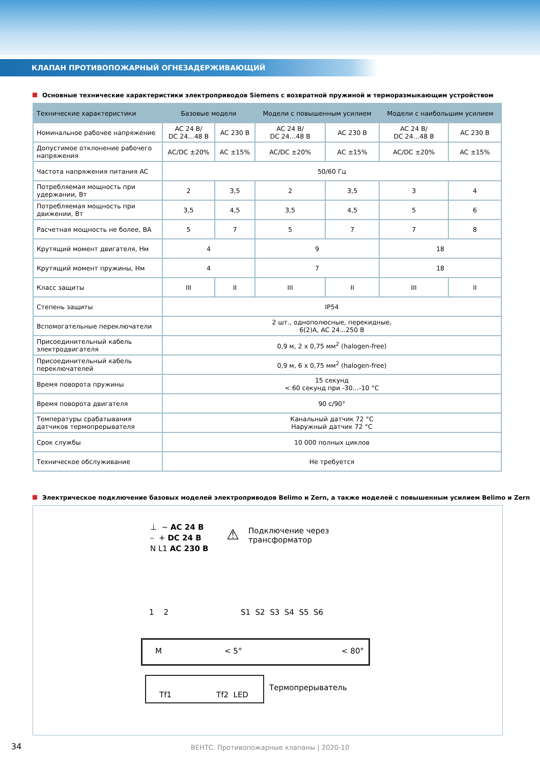КЛАПАН ПРОТИВОПОЖАРНЫЙ ОГНЕЗАДЕРЖИВАЮЩИЙ
Основные технические характеристики электроприводов Siemens с возвратной пружиной и терморазмыкающим устройством
| Технические характеристики | Базовые модели | | Модели с повышенным усилием | | Модели с наибольшим усилием | |
| --- | --- | --- | --- | --- | --- | --- |
| Номинальное рабочее напряжение | AC 24 В/ DC 24…48 В | AC 230 В | AC 24 В/ DC 24…48 В | AC 230 В | AC 24 В/ DC 24…48 В | AC 230 В |
| Допустимое отклонение рабочего напряжения | AC/DC ±20% | AC ±15% | AC/DC ±20% | AC ±15% | AC/DC ±20% | AC ±15% |
| Частота напряжения питания AC | 50/60 Гц | | | | | |
| Потребляемая мощность при удержании, Вт | 2 | 3,5 | 2 | 3,5 | 3 | 4 |
| Потребляемая мощность при движении, Вт | 3,5 | 4,5 | 3,5 | 4,5 | 5 | 6 |
| Расчетная мощность не более, ВА | 5 | 7 | 5 | 7 | 7 | 8 |
| Крутящий момент двигателя, Нм | 4 | | 9 | | 18 | |
| Крутящий момент пружины, Нм | 4 | | 7 | | 18 | |
| Класс защиты | III | II | III | II | III | II |
| Степень защиты | IP54 | | | | | |
| Вспомогательные переключатели | 2 шт., однополюсные, перекидные, 6(2)А, AC 24...250 В | | | | | |
| Присоединительный кабель электродвигателя | 0,9 м, 2 x 0,75 мм<sup>2</sup> (halogen-free) | | | | | |
| Присоединительный кабель переключателей | 0,9 м, 6 x 0,75 мм<sup>2</sup> (halogen-free) | | | | | |
| Время поворота пружины | 15 секунд < 60 секунд при -30…-10 °C | | | | | |
| Время поворота двигателя | 90 с/90° | | | | | |
| Температуры срабатывания датчиков термопрерывателя | Канальный датчик 72 °C Наружный датчик 72 °C | | | | | |
| Срок службы | 10 000 полных циклов | | | | | |
| Техническое обслуживание | Не требуется | | | | | |
Электрическое подключение базовых моделей электроприводов Belimo и Zern, а также моделей с повышенным усилием Belimo и Zern
⊥ ~ AC 24 В
– + DC 24 В
N L1 AC 230 В
⚠
Подключение через
трансформатор
1 2 S1 S2 S3 S4 S5 S6
M < 5° < 80°
Tf1 Tf2 LED
Термопрерыватель
34
ВЕНТС. Противопожарные клапаны | 2020-10